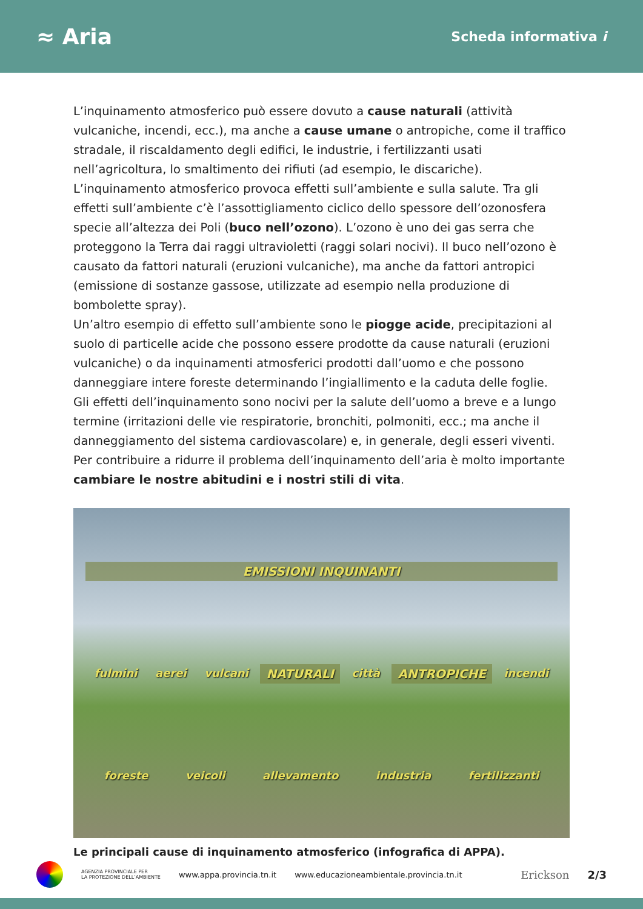≈ Aria
Scheda informativa i
L’inquinamento atmosferico può essere dovuto a cause naturali (attività vulcaniche, incendi, ecc.), ma anche a cause umane o antropiche, come il traffico stradale, il riscaldamento degli edifici, le industrie, i fertilizzanti usati nell’agricoltura, lo smaltimento dei rifiuti (ad esempio, le discariche).
L’inquinamento atmosferico provoca effetti sull’ambiente e sulla salute. Tra gli effetti sull’ambiente c’è l’assottigliamento ciclico dello spessore dell’ozonosfera specie all’altezza dei Poli (buco nell’ozono). L’ozono è uno dei gas serra che proteggono la Terra dai raggi ultravioletti (raggi solari nocivi). Il buco nell’ozono è causato da fattori naturali (eruzioni vulcaniche), ma anche da fattori antropici (emissione di sostanze gassose, utilizzate ad esempio nella produzione di bombolette spray).
Un’altro esempio di effetto sull’ambiente sono le piogge acide, precipitazioni al suolo di particelle acide che possono essere prodotte da cause naturali (eruzioni vulcaniche) o da inquinamenti atmosferici prodotti dall’uomo e che possono danneggiare intere foreste determinando l’ingiallimento e la caduta delle foglie.
Gli effetti dell’inquinamento sono nocivi per la salute dell’uomo a breve e a lungo termine (irritazioni delle vie respiratorie, bronchiti, polmoniti, ecc.; ma anche il danneggiamento del sistema cardiovascolare) e, in generale, degli esseri viventi. Per contribuire a ridurre il problema dell’inquinamento dell’aria è molto importante cambiare le nostre abitudini e i nostri stili di vita.
EMISSIONI INQUINANTI fulmini aerei vulcani NATURALI città ANTROPICHE incendi foreste veicoli allevamento industria fertilizzanti
Le principali cause di inquinamento atmosferico (infografica di APPA).
AGENZIA PROVINCIALE PER
LA PROTEZIONE DELL’AMBIENTE
www.appa.provincia.tn.it
www.educazioneambientale.provincia.tn.it
Erickson 2/3